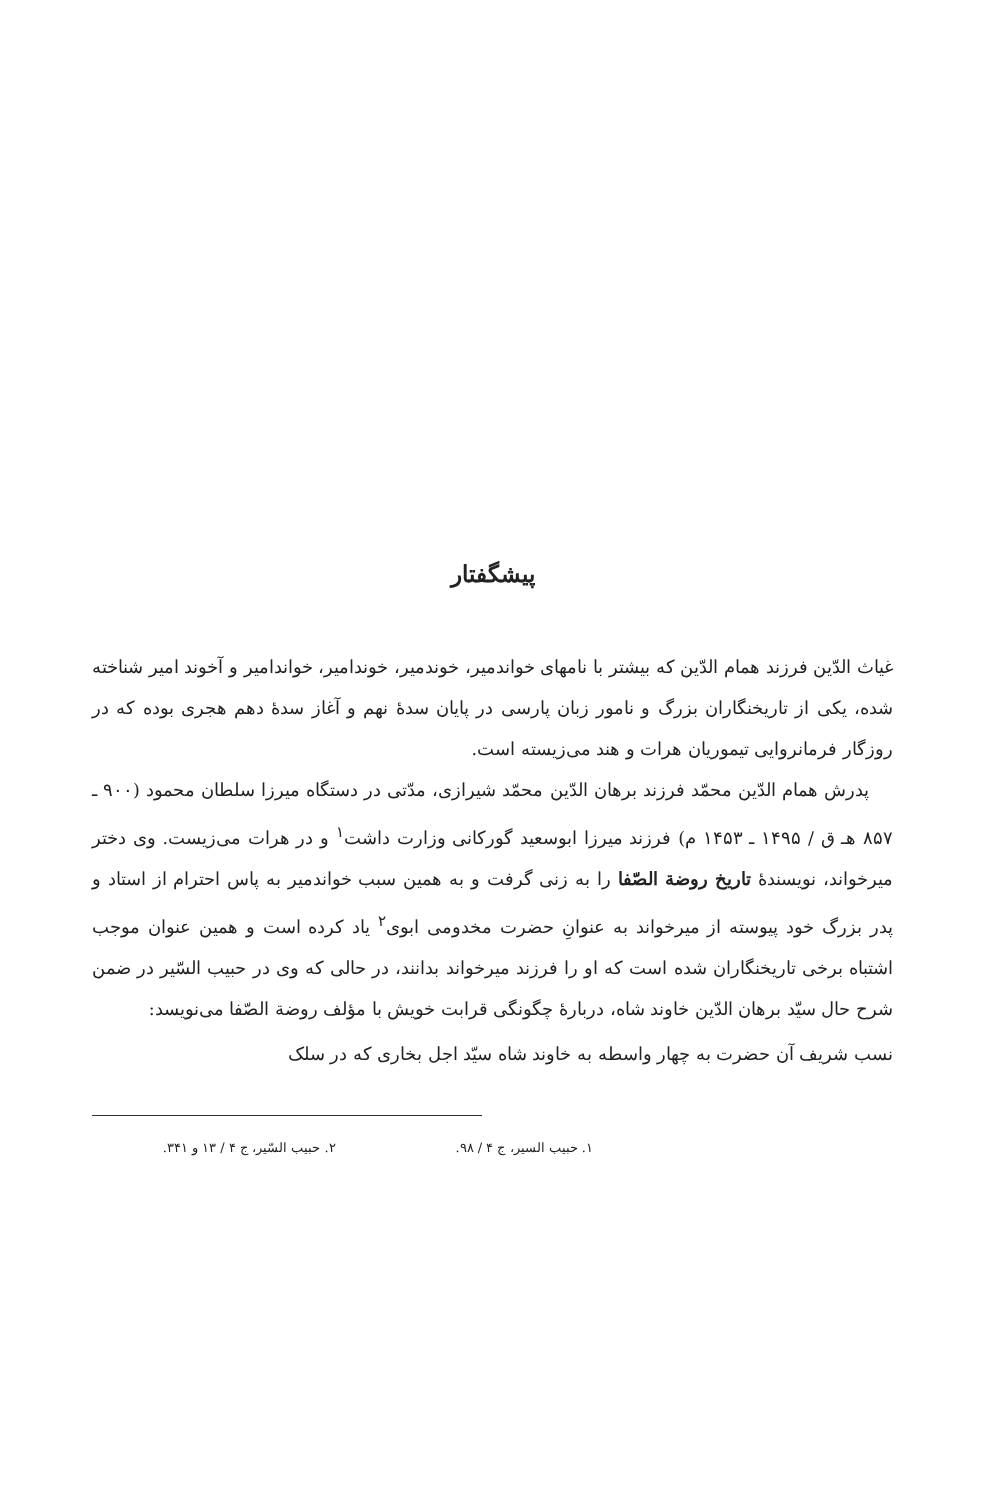پیشگفتار
غیاث الدّین فرزند همام الدّین که بیشتر با نامهای خواندمیر، خوندمیر، خوندامیر، خواندامیر و آخوند امیر شناخته شده، یکی از تاریخنگاران بزرگ و نامور زبان پارسی در پایان سدهٔ نهم و آغاز سدهٔ دهم هجری بوده که در روزگار فرمانروایی تیموریان هرات و هند می‌زیسته است.
پدرش همام الدّین محمّد فرزند برهان الدّین محمّد شیرازی، مدّتی در دستگاه میرزا سلطان محمود (۹۰۰ ـ ۸۵۷ هـ ق / ۱۴۹۵ ـ ۱۴۵۳ م) فرزند میرزا ابوسعید گورکانی وزارت داشت<sup>۱</sup> و در هرات می‌زیست. وی دختر میرخواند، نویسندهٔ تاریخ روضة الصّفا را به زنی گرفت و به همین سبب خواندمیر به پاس احترام از استاد و پدر بزرگ خود پیوسته از میرخواند به عنوانِ حضرت مخدومی ابوی<sup>۲</sup> یاد کرده است و همین عنوان موجب اشتباه برخی تاریخنگاران شده است که او را فرزند میرخواند بدانند، در حالی که وی در حبیب السّیر در ضمن شرح حال سیّد برهان الدّین خاوند شاه، دربارهٔ چگونگی قرابت خویش با مؤلف روضة الصّفا می‌نویسد:
نسب شریف آن حضرت به چهار واسطه به خاوند شاه سیّد اجل بخاری که در سلک
۱. حبیب السیر، ج ۴ / ۹۸. ۲. حبیب السّیر، ج ۴ / ۱۳ و ۳۴۱.